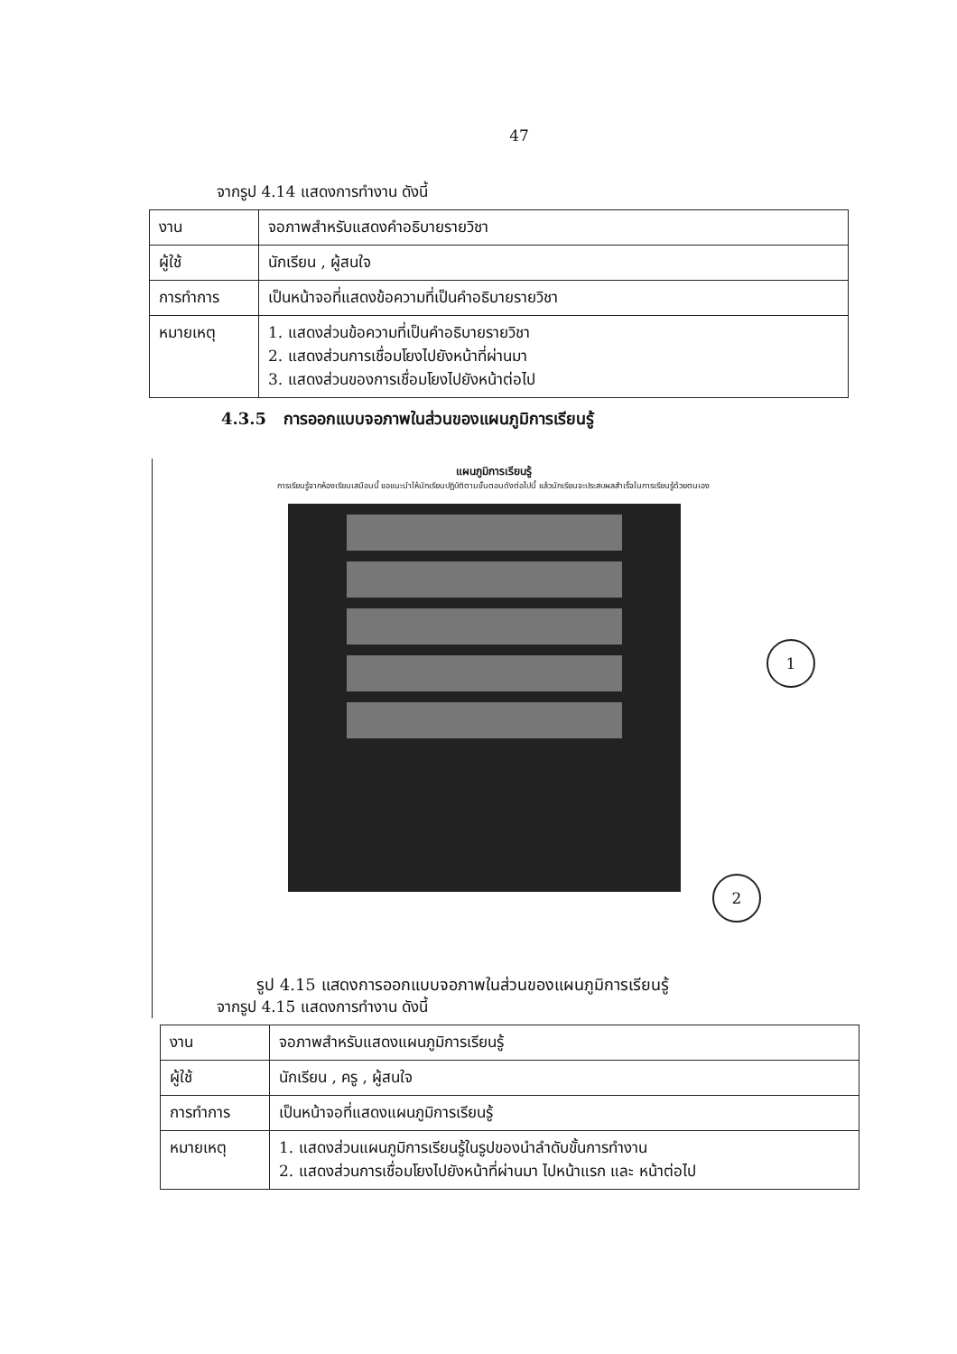47
จากรูป 4.14 แสดงการทำงาน ดังนี้
| งาน | จอภาพสำหรับแสดงคำอธิบายรายวิชา |
| ผู้ใช้ | นักเรียน , ผู้สนใจ |
| การทำการ | เป็นหน้าจอที่แสดงข้อความที่เป็นคำอธิบายรายวิชา |
| หมายเหตุ | 1. แสดงส่วนข้อความที่เป็นคำอธิบายรายวิชา 2. แสดงส่วนการเชื่อมโยงไปยังหน้าที่ผ่านมา 3. แสดงส่วนของการเชื่อมโยงไปยังหน้าต่อไป |
4.3.5 การออกแบบจอภาพในส่วนของแผนภูมิการเรียนรู้
แผนภูมิการเรียนรู้
การเรียนรู้จากห้องเรียนเสมือนนี้ ขอแนะนำให้นักเรียนปฏิบัติตามขั้นตอนดังต่อไปนี้ แล้วนักเรียนจะประสบผลสำเร็จในการเรียนรู้ด้วยตนเอง
1
2
รูป 4.15 แสดงการออกแบบจอภาพในส่วนของแผนภูมิการเรียนรู้
จากรูป 4.15 แสดงการทำงาน ดังนี้
| งาน | จอภาพสำหรับแสดงแผนภูมิการเรียนรู้ |
| ผู้ใช้ | นักเรียน , ครู , ผู้สนใจ |
| การทำการ | เป็นหน้าจอที่แสดงแผนภูมิการเรียนรู้ |
| หมายเหตุ | 1. แสดงส่วนแผนภูมิการเรียนรู้ในรูปของนำลำดับขั้นการทำงาน 2. แสดงส่วนการเชื่อมโยงไปยังหน้าที่ผ่านมา ไปหน้าแรก และ หน้าต่อไป |